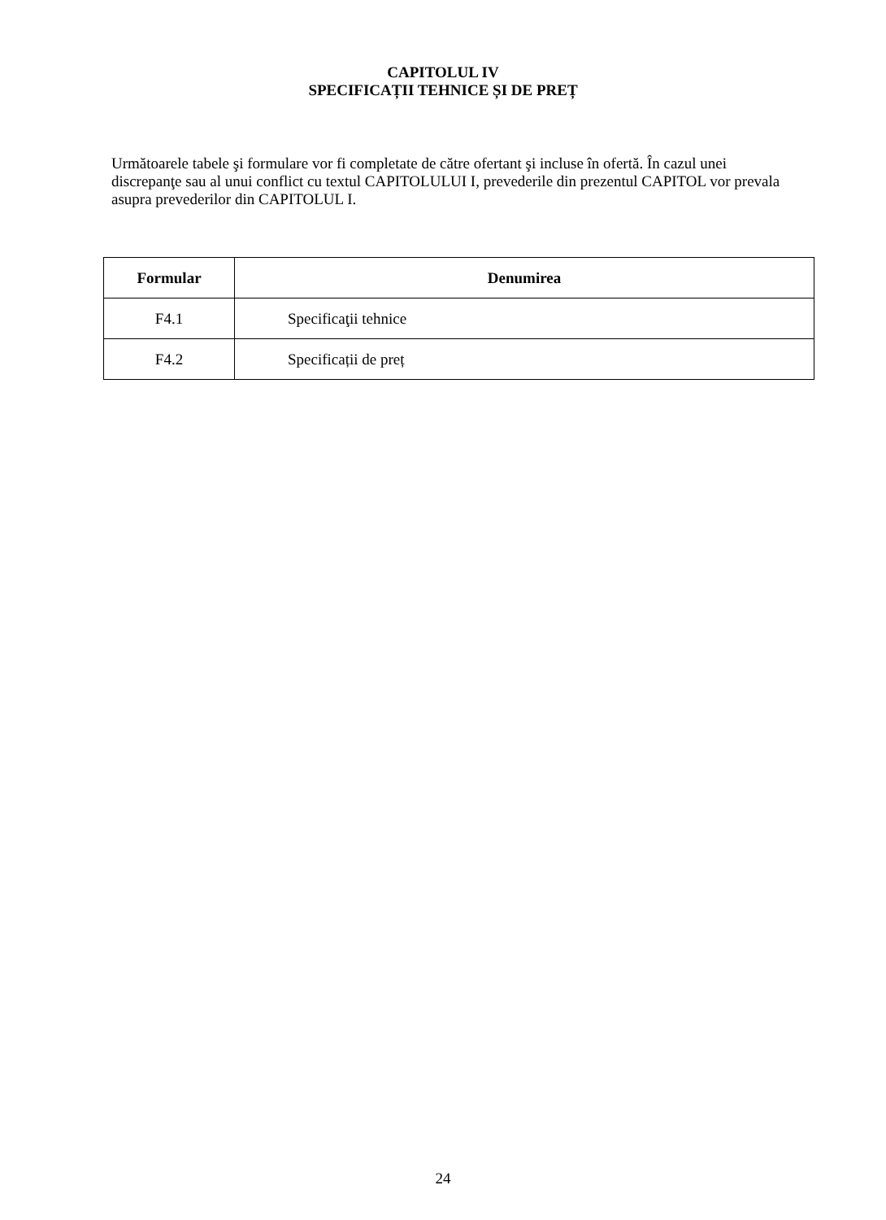CAPITOLUL IV
SPECIFICAȚII TEHNICE ȘI DE PREȚ
Următoarele tabele şi formulare vor fi completate de către ofertant şi incluse în ofertă. În cazul unei discrepanţe sau al unui conflict cu textul CAPITOLULUI I, prevederile din prezentul CAPITOL vor prevala asupra prevederilor din CAPITOLUL I.
| Formular | Denumirea |
| --- | --- |
| F4.1 | Specificaţii tehnice |
| F4.2 | Specificații de preț |
24